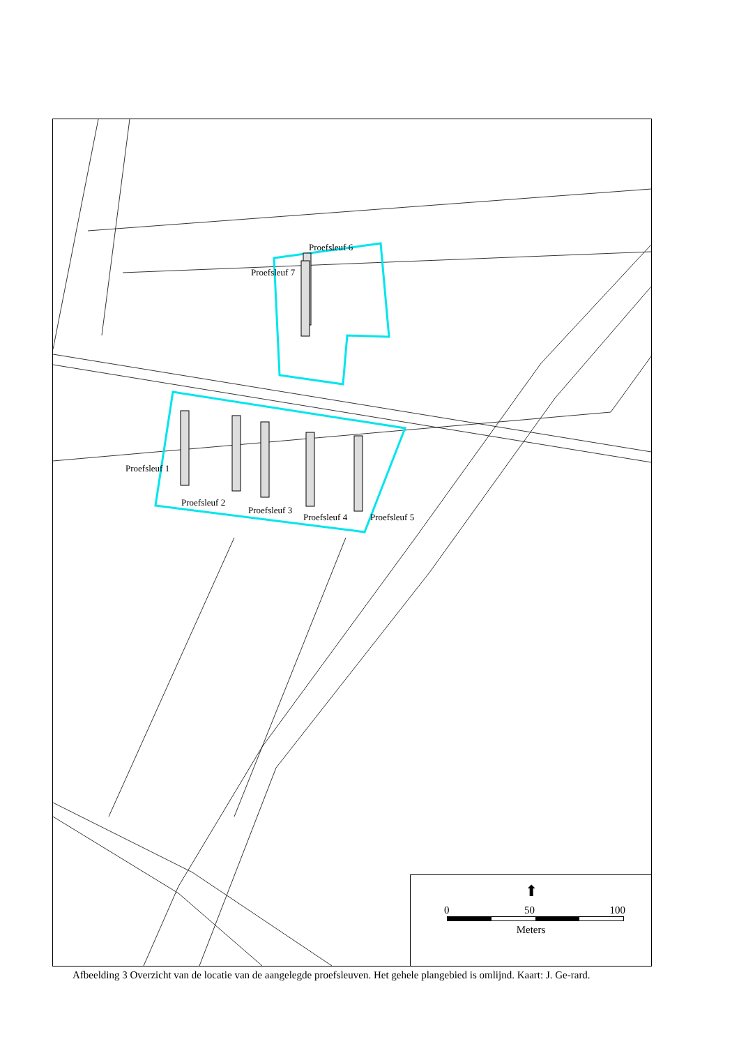Proefsleuf 6
Proefsleuf 7
Proefsleuf 1
Proefsleuf 2
Proefsleuf 3
Proefsleuf 4 Proefsleuf 5
⬆
0 50 100
Meters
Afbeelding 3 Overzicht van de locatie van de aangelegde proefsleuven. Het gehele plangebied is omlijnd. Kaart: J. Ge-rard.